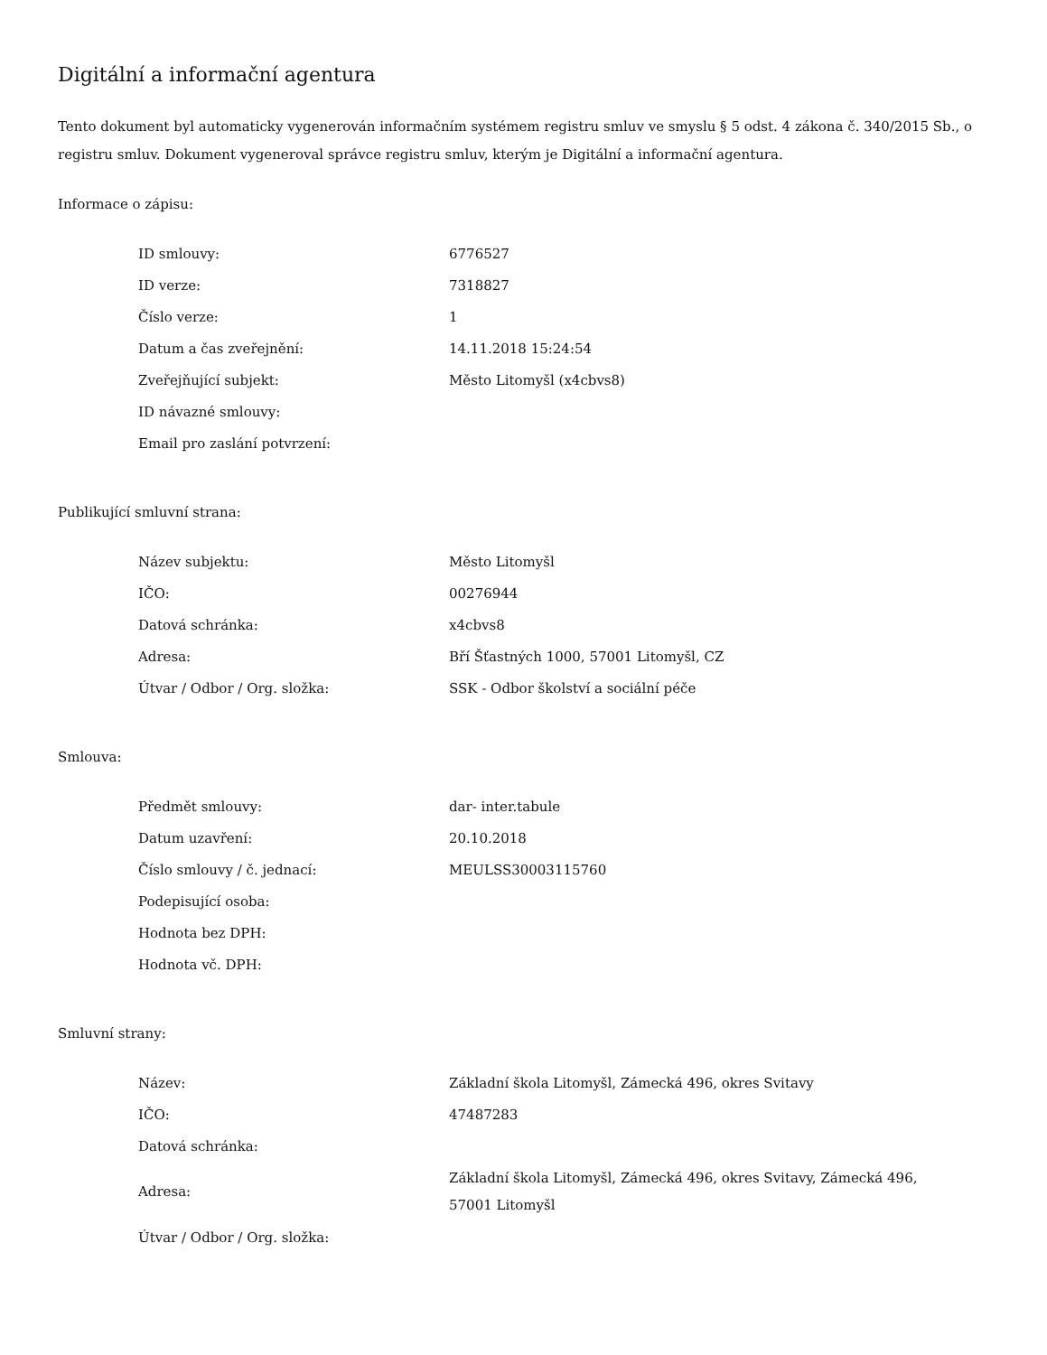Digitální a informační agentura
Tento dokument byl automaticky vygenerován informačním systémem registru smluv ve smyslu § 5 odst. 4 zákona č. 340/2015 Sb., o registru smluv. Dokument vygeneroval správce registru smluv, kterým je Digitální a informační agentura.
Informace o zápisu:
| ID smlouvy: | 6776527 |
| ID verze: | 7318827 |
| Číslo verze: | 1 |
| Datum a čas zveřejnění: | 14.11.2018 15:24:54 |
| Zveřejňující subjekt: | Město Litomyšl (x4cbvs8) |
| ID návazné smlouvy: | |
| Email pro zaslání potvrzení: | |
Publikující smluvní strana:
| Název subjektu: | Město Litomyšl |
| IČO: | 00276944 |
| Datová schránka: | x4cbvs8 |
| Adresa: | Bří Šťastných 1000, 57001 Litomyšl, CZ |
| Útvar / Odbor / Org. složka: | SSK - Odbor školství a sociální péče |
Smlouva:
| Předmět smlouvy: | dar- inter.tabule |
| Datum uzavření: | 20.10.2018 |
| Číslo smlouvy / č. jednací: | MEULSS30003115760 |
| Podepisující osoba: | |
| Hodnota bez DPH: | |
| Hodnota vč. DPH: | |
Smluvní strany:
| Název: | Základní škola Litomyšl, Zámecká 496, okres Svitavy |
| IČO: | 47487283 |
| Datová schránka: | |
| Adresa: | Základní škola Litomyšl, Zámecká 496, okres Svitavy, Zámecká 496, 57001 Litomyšl |
| Útvar / Odbor / Org. složka: | |